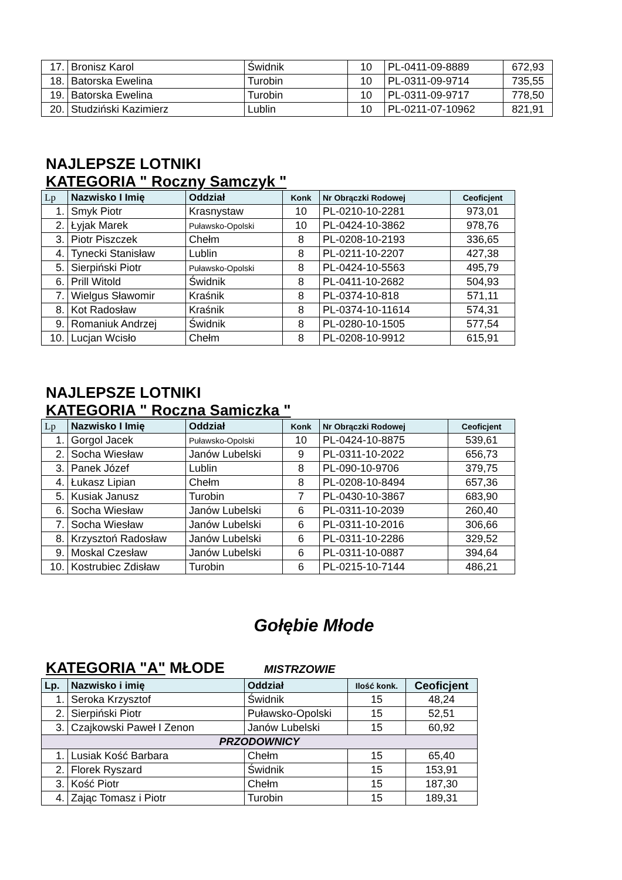| 17. | Bronisz Karol | Świdnik | 10 | PL-0411-09-8889 | 672,93 |
| 18. | Batorska Ewelina | Turobin | 10 | PL-0311-09-9714 | 735,55 |
| 19. | Batorska Ewelina | Turobin | 10 | PL-0311-09-9717 | 778,50 |
| 20. | Studziński Kazimierz | Lublin | 10 | PL-0211-07-10962 | 821,91 |
NAJLEPSZE LOTNIKI
KATEGORIA " Roczny Samczyk "
| Lp | Nazwisko I Imię | Oddział | Konk | Nr Obrączki Rodowej | Ceoficjent |
| --- | --- | --- | --- | --- | --- |
| 1. | Smyk Piotr | Krasnystaw | 10 | PL-0210-10-2281 | 973,01 |
| 2. | Łyjak Marek | Puławsko-Opolski | 10 | PL-0424-10-3862 | 978,76 |
| 3. | Piotr Piszczek | Chełm | 8 | PL-0208-10-2193 | 336,65 |
| 4. | Tynecki Stanisław | Lublin | 8 | PL-0211-10-2207 | 427,38 |
| 5. | Sierpiński Piotr | Puławsko-Opolski | 8 | PL-0424-10-5563 | 495,79 |
| 6. | Prill Witold | Świdnik | 8 | PL-0411-10-2682 | 504,93 |
| 7. | Wielgus Sławomir | Kraśnik | 8 | PL-0374-10-818 | 571,11 |
| 8. | Kot Radosław | Kraśnik | 8 | PL-0374-10-11614 | 574,31 |
| 9. | Romaniuk Andrzej | Świdnik | 8 | PL-0280-10-1505 | 577,54 |
| 10. | Lucjan Wcisło | Chełm | 8 | PL-0208-10-9912 | 615,91 |
NAJLEPSZE LOTNIKI
KATEGORIA " Roczna Samiczka "
| Lp | Nazwisko I Imię | Oddział | Konk | Nr Obrączki Rodowej | Ceoficjent |
| --- | --- | --- | --- | --- | --- |
| 1. | Gorgol Jacek | Puławsko-Opolski | 10 | PL-0424-10-8875 | 539,61 |
| 2. | Socha Wiesław | Janów Lubelski | 9 | PL-0311-10-2022 | 656,73 |
| 3. | Panek Józef | Lublin | 8 | PL-090-10-9706 | 379,75 |
| 4. | Łukasz Lipian | Chełm | 8 | PL-0208-10-8494 | 657,36 |
| 5. | Kusiak Janusz | Turobin | 7 | PL-0430-10-3867 | 683,90 |
| 6. | Socha Wiesław | Janów Lubelski | 6 | PL-0311-10-2039 | 260,40 |
| 7. | Socha Wiesław | Janów Lubelski | 6 | PL-0311-10-2016 | 306,66 |
| 8. | Krzysztoń Radosław | Janów Lubelski | 6 | PL-0311-10-2286 | 329,52 |
| 9. | Moskal Czesław | Janów Lubelski | 6 | PL-0311-10-0887 | 394,64 |
| 10. | Kostrubiec Zdisław | Turobin | 6 | PL-0215-10-7144 | 486,21 |
Gołębie Młode
KATEGORIA "A" MŁODE MISTRZOWIE
| Lp. | Nazwisko i imię | Oddział | Ilość konk. | Ceoficjent |
| --- | --- | --- | --- | --- |
| 1. | Seroka Krzysztof | Świdnik | 15 | 48,24 |
| 2. | Sierpiński Piotr | Puławsko-Opolski | 15 | 52,51 |
| 3. | Czajkowski Paweł I Zenon | Janów Lubelski | 15 | 60,92 |
| PRZODOWNICY | | | | |
| 1. | Lusiak Kość Barbara | Chełm | 15 | 65,40 |
| 2. | Florek Ryszard | Świdnik | 15 | 153,91 |
| 3. | Kość Piotr | Chełm | 15 | 187,30 |
| 4. | Zając Tomasz i Piotr | Turobin | 15 | 189,31 |